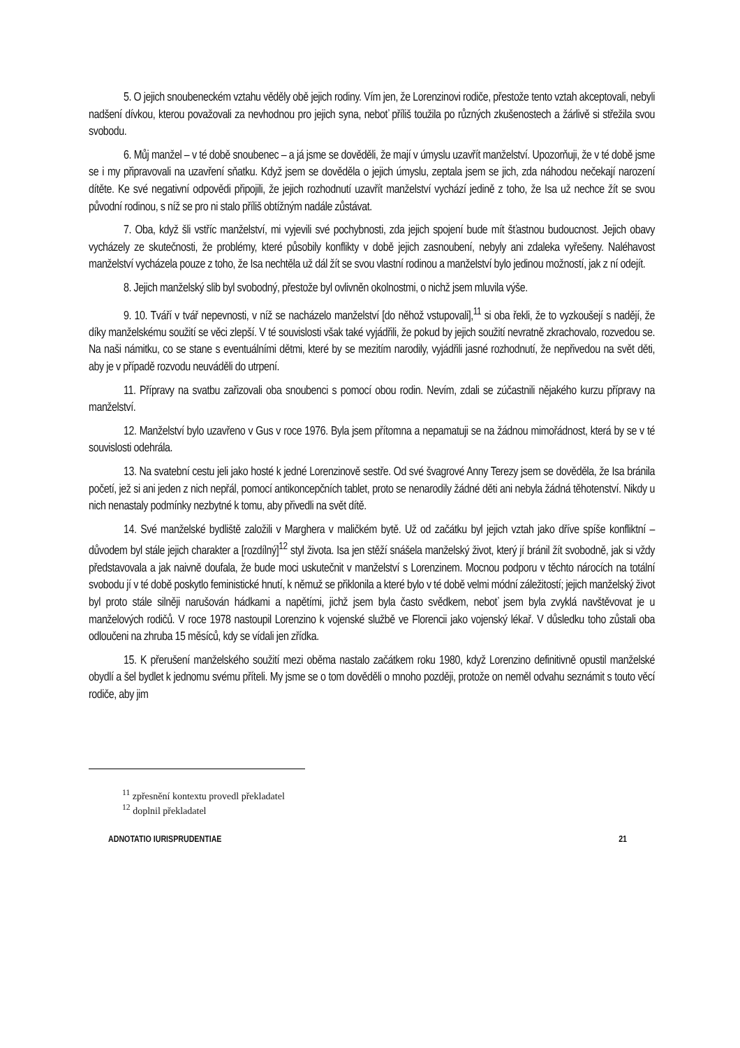5. O jejich snoubeneckém vztahu věděly obě jejich rodiny. Vím jen, že Lorenzinovi rodiče, přestože tento vztah akceptovali, nebyli nadšení dívkou, kterou považovali za nevhodnou pro jejich syna, neboť příliš toužila po různých zkušenostech a žárlivě si střežila svou svobodu.
6. Můj manžel – v té době snoubenec – a já jsme se dověděli, že mají v úmyslu uzavřít manželství. Upozorňuji, že v té době jsme se i my připravovali na uzavření sňatku. Když jsem se dověděla o jejich úmyslu, zeptala jsem se jich, zda náhodou nečekají narození dítěte. Ke své negativní odpovědi připojili, že jejich rozhodnutí uzavřít manželství vychází jedině z toho, že Isa už nechce žít se svou původní rodinou, s níž se pro ni stalo příliš obtížným nadále zůstávat.
7. Oba, když šli vstříc manželství, mi vyjevili své pochybnosti, zda jejich spojení bude mít šťastnou budoucnost. Jejich obavy vycházely ze skutečnosti, že problémy, které působily konflikty v době jejich zasnoubení, nebyly ani zdaleka vyřešeny. Naléhavost manželství vycházela pouze z toho, že Isa nechtěla už dál žít se svou vlastní rodinou a manželství bylo jedinou možností, jak z ní odejít.
8. Jejich manželský slib byl svobodný, přestože byl ovlivněn okolnostmi, o nichž jsem mluvila výše.
9. 10. Tváří v tvář nepevnosti, v níž se nacházelo manželství [do něhož vstupovali],<sup>11</sup> si oba řekli, že to vyzkoušejí s nadějí, že díky manželskému soužití se věci zlepší. V té souvislosti však také vyjádřili, že pokud by jejich soužití nevratně zkrachovalo, rozvedou se. Na naši námitku, co se stane s eventuálními dětmi, které by se mezitím narodily, vyjádřili jasné rozhodnutí, že nepřivedou na svět děti, aby je v případě rozvodu neuváděli do utrpení.
11. Přípravy na svatbu zařizovali oba snoubenci s pomocí obou rodin. Nevím, zdali se zúčastnili nějakého kurzu přípravy na manželství.
12. Manželství bylo uzavřeno v Gus v roce 1976. Byla jsem přítomna a nepamatuji se na žádnou mimořádnost, která by se v té souvislosti odehrála.
13. Na svatební cestu jeli jako hosté k jedné Lorenzinově sestře. Od své švagrové Anny Terezy jsem se dověděla, že Isa bránila početí, jež si ani jeden z nich nepřál, pomocí antikoncepčních tablet, proto se nenarodily žádné děti ani nebyla žádná těhotenství. Nikdy u nich nenastaly podmínky nezbytné k tomu, aby přivedli na svět dítě.
14. Své manželské bydliště založili v Marghera v maličkém bytě. Už od začátku byl jejich vztah jako dříve spíše konfliktní – důvodem byl stále jejich charakter a [rozdílný]<sup>12</sup> styl života. Isa jen stěží snášela manželský život, který jí bránil žít svobodně, jak si vždy představovala a jak naivně doufala, že bude moci uskutečnit v manželství s Lorenzinem. Mocnou podporu v těchto nárocích na totální svobodu jí v té době poskytlo feministické hnutí, k němuž se přiklonila a které bylo v té době velmi módní záležitostí; jejich manželský život byl proto stále silněji narušován hádkami a napětími, jichž jsem byla často svědkem, neboť jsem byla zvyklá navštěvovat je u manželových rodičů. V roce 1978 nastoupil Lorenzino k vojenské službě ve Florencii jako vojenský lékař. V důsledku toho zůstali oba odloučeni na zhruba 15 měsíců, kdy se vídali jen zřídka.
15. K přerušení manželského soužití mezi oběma nastalo začátkem roku 1980, když Lorenzino definitivně opustil manželské obydlí a šel bydlet k jednomu svému příteli. My jsme se o tom dověděli o mnoho později, protože on neměl odvahu seznámit s touto věcí rodiče, aby jim
<sup>11</sup> zpřesnění kontextu provedl překladatel
<sup>12</sup> doplnil překladatel
ADNOTATIO IURISPRUDENTIAE 21